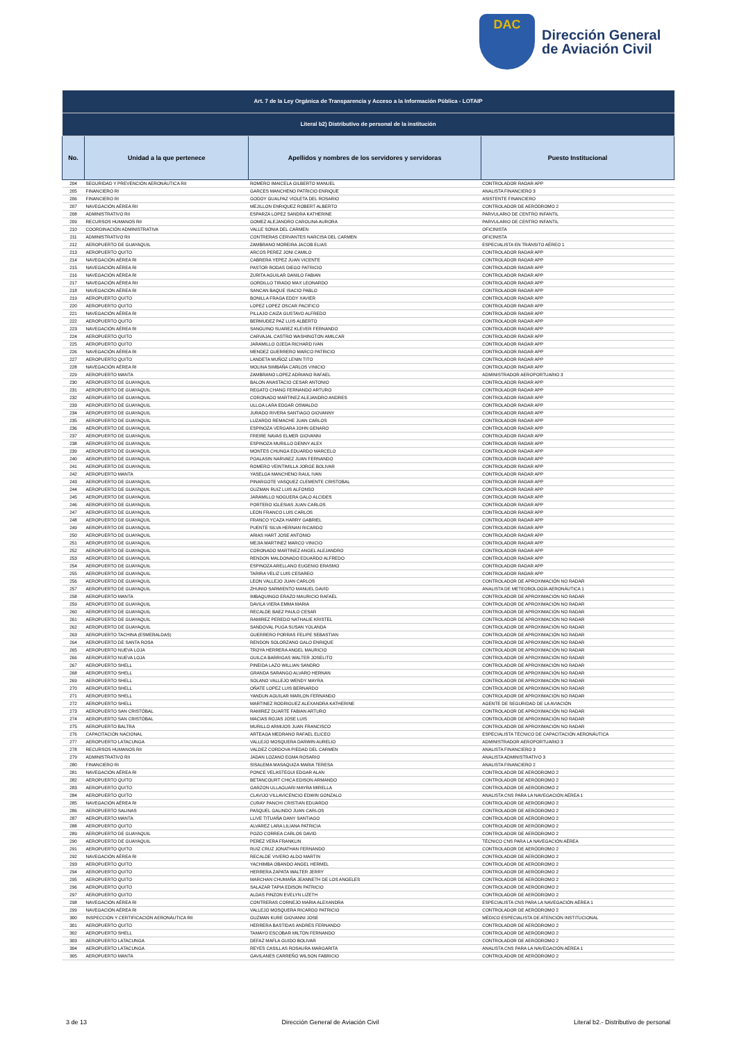DAC
Dirección General
de Aviación Civil
| Art. 7 de la Ley Orgánica de Transparencia y Acceso a la Información Pública - LOTAIP | | | |
| Literal b2) Distributivo de personal de la institución | | | |
| No. | Unidad a la que pertenece | Apellidos y nombres de los servidores y servidoras | Puesto Institucional |
| 204 | SEGURIDAD Y PREVENCIÓN AERONÁUTICA RII | ROMERO IMAICELA GILBERTO MANUEL | CONTROLADOR RADAR APP |
| 205 | FINANCIERO RI | GARCES MANCHENO PATRICIO ENRIQUE | ANALISTA FINANCIERO 3 |
| 206 | FINANCIERO RI | GODOY GUALPAZ VIOLETA DEL ROSARIO | ASISTENTE FINANCIERO |
| 207 | NAVEGACIÓN AÉREA RII | MEJILLON ENRIQUEZ ROBERT ALBERTO | CONTROLADOR DE AERÓDROMO 2 |
| 208 | ADMINISTRATIVO RII | ESPARZA LOPEZ SANDRA KATHERINE | PARVULARIO DE CENTRO INFANTIL |
| 209 | RECURSOS HUMANOS RII | GOMEZ ALEJANDRO CAROLINA AURORA | PARVULARIO DE CENTRO INFANTIL |
| 210 | COORDINACIÓN ADMINISTRATIVA | VALLE SONIA DEL CARMEN | OFICINISTA |
| 211 | ADMINISTRATIVO RII | CONTRERAS CERVANTES NARCISA DEL CARMEN | OFICINISTA |
| 212 | AEROPUERTO DE GUAYAQUIL | ZAMBRANO MOREIRA JACOB ELIAS | ESPECIALISTA EN TRÁNSITO AÉREO 1 |
| 213 | AEROPUERTO QUITO | ARCOS PEREZ JONI CAMILO | CONTROLADOR RADAR APP |
| 214 | NAVEGACIÓN AÉREA RI | CABRERA YEPEZ JUAN VICENTE | CONTROLADOR RADAR APP |
| 215 | NAVEGACIÓN AÉREA RI | PASTOR RODAS DIEGO PATRICIO | CONTROLADOR RADAR APP |
| 216 | NAVEGACIÓN AÉREA RI | ZURITA AGUILAR DANILO FABIAN | CONTROLADOR RADAR APP |
| 217 | NAVEGACIÓN AÉREA RII | GORDILLO TIRADO MAX LEONARDO | CONTROLADOR RADAR APP |
| 218 | NAVEGACIÓN AÉREA RI | SANCAN BAQUE ISACIO PABLO | CONTROLADOR RADAR APP |
| 219 | AEROPUERTO QUITO | BONILLA FRAGA EDDY XAVIER | CONTROLADOR RADAR APP |
| 220 | AEROPUERTO QUITO | LOPEZ LOPEZ OSCAR PACIFICO | CONTROLADOR RADAR APP |
| 221 | NAVEGACIÓN AÉREA RI | PILLAJO CAIZA GUSTAVO ALFREDO | CONTROLADOR RADAR APP |
| 222 | AEROPUERTO QUITO | BERMUDEZ PAZ LUIS ALBERTO | CONTROLADOR RADAR APP |
| 223 | NAVEGACIÓN AÉREA RI | SANGUINO SUAREZ KLEVER FERNANDO | CONTROLADOR RADAR APP |
| 224 | AEROPUERTO QUITO | CARVAJAL CASTRO WASHINGTON AMILCAR | CONTROLADOR RADAR APP |
| 225 | AEROPUERTO QUITO | JARAMILLO OJEDA RICHARD IVAN | CONTROLADOR RADAR APP |
| 226 | NAVEGACIÓN AÉREA RI | MENDEZ GUERRERO MARCO PATRICIO | CONTROLADOR RADAR APP |
| 227 | AEROPUERTO QUITO | LANDETA MUÑOZ LENIN TITO | CONTROLADOR RADAR APP |
| 228 | NAVEGACIÓN AÉREA RI | MOLINA SIMBAÑA CARLOS VINICIO | CONTROLADOR RADAR APP |
| 229 | AEROPUERTO MANTA | ZAMBRANO LOPEZ ADRIANO RAFAEL | ADMINISTRADOR AEROPORTUARIO 3 |
| 230 | AEROPUERTO DE GUAYAQUIL | BALON ANASTACIO CESAR ANTONIO | CONTROLADOR RADAR APP |
| 231 | AEROPUERTO DE GUAYAQUIL | REGATO CHANG FERNANDO ARTURO | CONTROLADOR RADAR APP |
| 232 | AEROPUERTO DE GUAYAQUIL | CORONADO MARTINEZ ALEJANDRO ANDRES | CONTROLADOR RADAR APP |
| 233 | AEROPUERTO DE GUAYAQUIL | ULLOA LARA EDGAR OSWALDO | CONTROLADOR RADAR APP |
| 234 | AEROPUERTO DE GUAYAQUIL | JURADO RIVERA SANTIAGO GIOVANNY | CONTROLADOR RADAR APP |
| 235 | AEROPUERTO DE GUAYAQUIL | LUZARDO REMACHE JUAN CARLOS | CONTROLADOR RADAR APP |
| 236 | AEROPUERTO DE GUAYAQUIL | ESPINOZA VERGARA JOHN GENARO | CONTROLADOR RADAR APP |
| 237 | AEROPUERTO DE GUAYAQUIL | FREIRE NAVAS ELMER GIOVANNI | CONTROLADOR RADAR APP |
| 238 | AEROPUERTO DE GUAYAQUIL | ESPINOZA MURILLO DENNY ALEX | CONTROLADOR RADAR APP |
| 239 | AEROPUERTO DE GUAYAQUIL | MONTES CHUNGA EDUARDO MARCELO | CONTROLADOR RADAR APP |
| 240 | AEROPUERTO DE GUAYAQUIL | POALASIN NARVAEZ JUAN FERNANDO | CONTROLADOR RADAR APP |
| 241 | AEROPUERTO DE GUAYAQUIL | ROMERO VEINTIMILLA JORGE BOLIVAR | CONTROLADOR RADAR APP |
| 242 | AEROPUERTO MANTA | YASELGA MANCHENO RAUL IVAN | CONTROLADOR RADAR APP |
| 243 | AEROPUERTO DE GUAYAQUIL | PINARGOTE VASQUEZ CLEMENTE CRISTOBAL | CONTROLADOR RADAR APP |
| 244 | AEROPUERTO DE GUAYAQUIL | GUZMAN RUIZ LUIS ALFONSO | CONTROLADOR RADAR APP |
| 245 | AEROPUERTO DE GUAYAQUIL | JARAMILLO NOGUERA GALO ALCIDES | CONTROLADOR RADAR APP |
| 246 | AEROPUERTO DE GUAYAQUIL | PORTERO IGLESIAS JUAN CARLOS | CONTROLADOR RADAR APP |
| 247 | AEROPUERTO DE GUAYAQUIL | LEON FRANCO LUIS CARLOS | CONTROLADOR RADAR APP |
| 248 | AEROPUERTO DE GUAYAQUIL | FRANCO YCAZA HARRY GABRIEL | CONTROLADOR RADAR APP |
| 249 | AEROPUERTO DE GUAYAQUIL | PUENTE SILVA HERNAN RICARDO | CONTROLADOR RADAR APP |
| 250 | AEROPUERTO DE GUAYAQUIL | ARIAS HART JOSE ANTONIO | CONTROLADOR RADAR APP |
| 251 | AEROPUERTO DE GUAYAQUIL | MEJIA MARTINEZ MARCO VINICIO | CONTROLADOR RADAR APP |
| 252 | AEROPUERTO DE GUAYAQUIL | CORONADO MARTINEZ ANGEL ALEJANDRO | CONTROLADOR RADAR APP |
| 253 | AEROPUERTO DE GUAYAQUIL | RENDON MALDONADO EDUARDO ALFREDO | CONTROLADOR RADAR APP |
| 254 | AEROPUERTO DE GUAYAQUIL | ESPINOZA ARELLANO EUGENIO ERASMO | CONTROLADOR RADAR APP |
| 255 | AEROPUERTO DE GUAYAQUIL | TARIRA VELIZ LUIS CESAREO | CONTROLADOR RADAR APP |
| 256 | AEROPUERTO DE GUAYAQUIL | LEON VALLEJO JUAN CARLOS | CONTROLADOR DE APROXIMACIÓN NO RADAR |
| 257 | AEROPUERTO DE GUAYAQUIL | ZHUNIO SARMIENTO MANUEL DAVID | ANALISTA DE METEOROLOGÍA AERONÁUTICA 1 |
| 258 | AEROPUERTO MANTA | IMBAQUINGO ERAZO MAURICIO RAFAEL | CONTROLADOR DE APROXIMACIÓN NO RADAR |
| 259 | AEROPUERTO DE GUAYAQUIL | DAVILA VIERA EMMA MARIA | CONTROLADOR DE APROXIMACIÓN NO RADAR |
| 260 | AEROPUERTO DE GUAYAQUIL | RECALDE BAEZ PAULO CESAR | CONTROLADOR DE APROXIMACIÓN NO RADAR |
| 261 | AEROPUERTO DE GUAYAQUIL | RAMIREZ PEREDO NATHALIE KRISTEL | CONTROLADOR DE APROXIMACIÓN NO RADAR |
| 262 | AEROPUERTO DE GUAYAQUIL | SANDOVAL PUGA SUSAN YOLANDA | CONTROLADOR DE APROXIMACIÓN NO RADAR |
| 263 | AEROPUERTO TACHINA (ESMERALDAS) | GUERRERO PORRAS FELIPE SEBASTIAN | CONTROLADOR DE APROXIMACIÓN NO RADAR |
| 264 | AEROPUERTO DE SANTA ROSA | RENDON SOLORZANO GALO ENRIQUE | CONTROLADOR DE APROXIMACIÓN NO RADAR |
| 265 | AEROPUERTO NUEVA LOJA | TROYA HERRERA ANGEL MAURICIO | CONTROLADOR DE APROXIMACIÓN NO RADAR |
| 266 | AEROPUERTO NUEVA LOJA | GUILCA BARRIGAS WALTER JOSELITO | CONTROLADOR DE APROXIMACIÓN NO RADAR |
| 267 | AEROPUERTO SHELL | PINEIDA LAZO WILLIAN SANDRO | CONTROLADOR DE APROXIMACIÓN NO RADAR |
| 268 | AEROPUERTO SHELL | GRANDA SARANGO ALVARO HERNAN | CONTROLADOR DE APROXIMACIÓN NO RADAR |
| 269 | AEROPUERTO SHELL | SOLANO VALLEJO WENDY MAYRA | CONTROLADOR DE APROXIMACIÓN NO RADAR |
| 270 | AEROPUERTO SHELL | OÑATE LOPEZ LUIS BERNARDO | CONTROLADOR DE APROXIMACIÓN NO RADAR |
| 271 | AEROPUERTO SHELL | YANDUN AGUILAR MARLON FERNANDO | CONTROLADOR DE APROXIMACIÓN NO RADAR |
| 272 | AEROPUERTO SHELL | MARTINEZ RODRIGUEZ ALEXANDRA KATHERINE | AGENTE DE SEGURIDAD DE LA AVIACIÓN |
| 273 | AEROPUERTO SAN CRISTÓBAL | RAMIREZ DUARTE FABIAN ARTURO | CONTROLADOR DE APROXIMACIÓN NO RADAR |
| 274 | AEROPUERTO SAN CRISTÓBAL | MACIAS ROJAS JOSE LUIS | CONTROLADOR DE APROXIMACIÓN NO RADAR |
| 275 | AEROPUERTO BALTRA | MURILLO ARMIJOS JUAN FRANCISCO | CONTROLADOR DE APROXIMACIÓN NO RADAR |
| 276 | CAPACITACIÓN NACIONAL | ARTEAGA MEDRANO RAFAEL ELICEO | ESPECIALISTA TÉCNICO DE CAPACITACIÓN AERONÁUTICA |
| 277 | AEROPUERTO LATACUNGA | VALLEJO MOSQUERA DARWIN AURELIO | ADMINISTRADOR AEROPORTUARIO 3 |
| 278 | RECURSOS HUMANOS RII | VALDEZ CORDOVA PIEDAD DEL CARMEN | ANALISTA FINANCIERO 3 |
| 279 | ADMINISTRATIVO RII | JADAN LOZANO EGMA ROSARIO | ANALISTA ADMINISTRATIVO 3 |
| 280 | FINANCIERO RI | SISALEMA MASAQUIZA MARIA TERESA | ANALISTA FINANCIERO 2 |
| 281 | NAVEGACIÓN AÉREA RI | PONCE VELASTEGUI EDGAR ALAN | CONTROLADOR DE AERÓDROMO 2 |
| 282 | AEROPUERTO QUITO | BETANCOURT CHICA EDISON ARMANDO | CONTROLADOR DE AERÓDROMO 2 |
| 283 | AEROPUERTO QUITO | GARZON ULLAGUARI MAYRA MIRELLA | CONTROLADOR DE AERÓDROMO 2 |
| 284 | AEROPUERTO QUITO | CLAVIJO VILLAVICENCIO EDWIN GONZALO | ANALISTA CNS PARA LA NAVEGACIÓN AÉREA 1 |
| 285 | NAVEGACIÓN AÉREA RI | CURAY PANCHI CRISTIAN EDUARDO | CONTROLADOR DE AERÓDROMO 2 |
| 286 | AEROPUERTO SALINAS | PASQUEL GALINDO JUAN CARLOS | CONTROLADOR DE AERÓDROMO 2 |
| 287 | AEROPUERTO MANTA | LLIVE TITUAÑA DANY SANTIAGO | CONTROLADOR DE AERÓDROMO 2 |
| 288 | AEROPUERTO QUITO | ALVAREZ LARA LILIANA PATRICIA | CONTROLADOR DE AERÓDROMO 2 |
| 289 | AEROPUERTO DE GUAYAQUIL | POZO CORREA CARLOS DAVID | CONTROLADOR DE AERÓDROMO 2 |
| 290 | AEROPUERTO DE GUAYAQUIL | PEREZ VERA FRANKLIN | TÉCNICO CNS PARA LA NAVEGACIÓN AÉREA |
| 291 | AEROPUERTO QUITO | RUIZ CRUZ JONATHAN FERNANDO | CONTROLADOR DE AERÓDROMO 2 |
| 292 | NAVEGACIÓN AÉREA RI | RECALDE VIVERO ALDO MARTIN | CONTROLADOR DE AERÓDROMO 2 |
| 293 | AEROPUERTO QUITO | YACHIMBA OBANDO ANGEL HERMEL | CONTROLADOR DE AERÓDROMO 2 |
| 294 | AEROPUERTO QUITO | HERRERA ZAPATA WALTER JERRY | CONTROLADOR DE AERÓDROMO 2 |
| 295 | AEROPUERTO QUITO | MARCHAN CHUMAÑA JEANNETH DE LOS ANGELES | CONTROLADOR DE AERÓDROMO 2 |
| 296 | AEROPUERTO QUITO | SALAZAR TAPIA EDISON PATRICIO | CONTROLADOR DE AERÓDROMO 2 |
| 297 | AEROPUERTO QUITO | ALDAS PINZON EVELYN LIZETH | CONTROLADOR DE AERÓDROMO 2 |
| 298 | NAVEGACIÓN AÉREA RI | CONTRERAS CORNEJO MARIA ALEXANDRA | ESPECIALISTA CNS PARA LA NAVEGACIÓN AÉREA 1 |
| 299 | NAVEGACIÓN AÉREA RI | VALLEJO MOSQUERA RICARDO PATRICIO | CONTROLADOR DE AERÓDROMO 2 |
| 300 | INSPECCIÓN Y CERTIFICACIÓN AERONÁUTICA RII | GUZMAN KURE GIOVANNI JOSE | MÉDICO ESPECIALISTA DE ATENCIÓN INSTITUCIONAL |
| 301 | AEROPUERTO QUITO | HERRERA BASTIDAS ANDRES FERNANDO | CONTROLADOR DE AERÓDROMO 2 |
| 302 | AEROPUERTO SHELL | TAMAYO ESCOBAR MILTON FERNANDO | CONTROLADOR DE AERÓDROMO 2 |
| 303 | AEROPUERTO LATACUNGA | DEFAZ MAFLA GUIDO BOLIVAR | CONTROLADOR DE AERÓDROMO 2 |
| 304 | AEROPUERTO LATACUNGA | REYES CASILLAS ROSAURA MARGARITA | ANALISTA CNS PARA LA NAVEGACIÓN AÉREA 1 |
| 305 | AEROPUERTO MANTA | GAVILANES CARREÑO WILSON FABRICIO | CONTROLADOR DE AERÓDROMO 2 |
3 de 13 Dirección General de Aviación Civil Literal b2.- Distributivo de personal